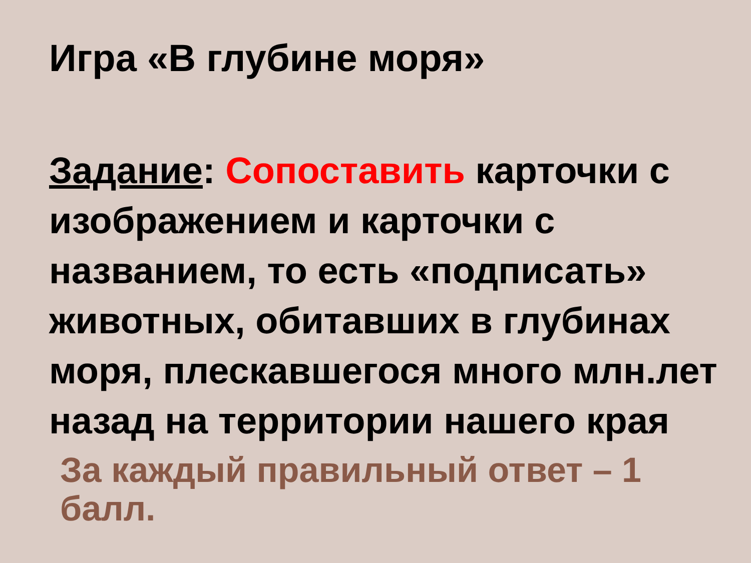Игра «В глубине моря»
Задание: Сопоставить карточки с изображением и карточки с названием, то есть «подписать» животных, обитавших в глубинах
моря, плескавшегося много млн.лет
назад на территории нашего края
За каждый правильный ответ – 1 балл.